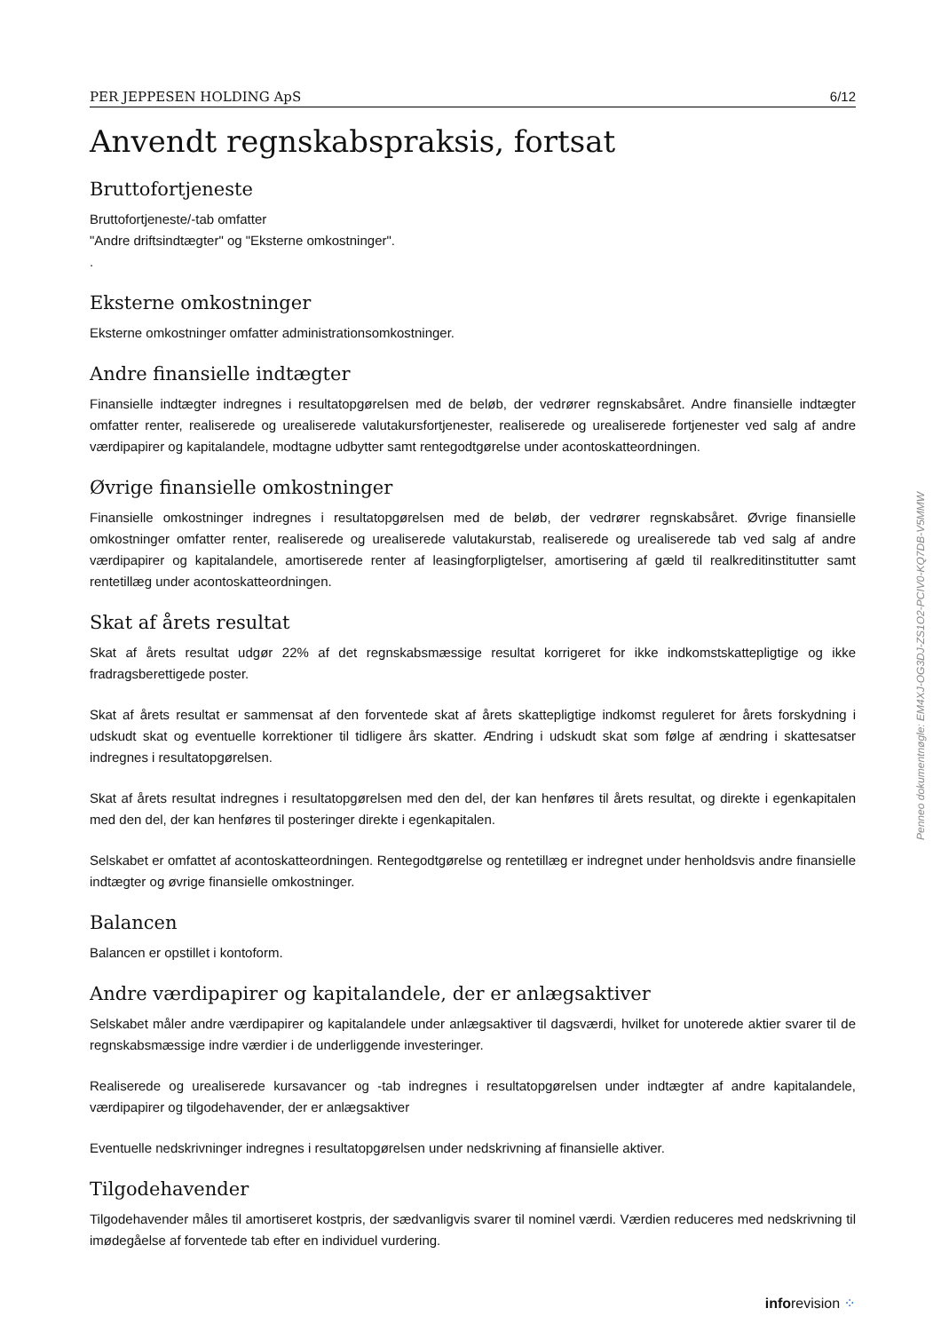PER JEPPESEN HOLDING ApS 6/12
Anvendt regnskabspraksis, fortsat
Bruttofortjeneste
Bruttofortjeneste/-tab omfatter
"Andre driftsindtægter" og "Eksterne omkostninger".
.
Eksterne omkostninger
Eksterne omkostninger omfatter administrationsomkostninger.
Andre finansielle indtægter
Finansielle indtægter indregnes i resultatopgørelsen med de beløb, der vedrører regnskabsåret. Andre finansielle indtægter omfatter renter, realiserede og urealiserede valutakursfortjenester, realiserede og urealiserede fortjenester ved salg af andre værdipapirer og kapitalandele, modtagne udbytter samt rentegodtgørelse under acontoskatteordningen.
Øvrige finansielle omkostninger
Finansielle omkostninger indregnes i resultatopgørelsen med de beløb, der vedrører regnskabsåret. Øvrige finansielle omkostninger omfatter renter, realiserede og urealiserede valutakurstab, realiserede og urealiserede tab ved salg af andre værdipapirer og kapitalandele, amortiserede renter af leasingforpligtelser, amortisering af gæld til realkreditinstitutter samt rentetillæg under acontoskatteordningen.
Skat af årets resultat
Skat af årets resultat udgør 22% af det regnskabsmæssige resultat korrigeret for ikke indkomstskattepligtige og ikke fradragsberettigede poster.
Skat af årets resultat er sammensat af den forventede skat af årets skattepligtige indkomst reguleret for årets forskydning i udskudt skat og eventuelle korrektioner til tidligere års skatter. Ændring i udskudt skat som følge af ændring i skattesatser indregnes i resultatopgørelsen.
Skat af årets resultat indregnes i resultatopgørelsen med den del, der kan henføres til årets resultat, og direkte i egenkapitalen med den del, der kan henføres til posteringer direkte i egenkapitalen.
Selskabet er omfattet af acontoskatteordningen. Rentegodtgørelse og rentetillæg er indregnet under henholdsvis andre finansielle indtægter og øvrige finansielle omkostninger.
Balancen
Balancen er opstillet i kontoform.
Andre værdipapirer og kapitalandele, der er anlægsaktiver
Selskabet måler andre værdipapirer og kapitalandele under anlægsaktiver til dagsværdi, hvilket for unoterede aktier svarer til de regnskabsmæssige indre værdier i de underliggende investeringer.
Realiserede og urealiserede kursavancer og -tab indregnes i resultatopgørelsen under indtægter af andre kapitalandele, værdipapirer og tilgodehavender, der er anlægsaktiver
Eventuelle nedskrivninger indregnes i resultatopgørelsen under nedskrivning af finansielle aktiver.
Tilgodehavender
Tilgodehavender måles til amortiseret kostpris, der sædvanligvis svarer til nominel værdi. Værdien reduceres med nedskrivning til imødegåelse af forventede tab efter en individuel vurdering.
Penneo dokumentnøgle: EM4XJ-OG3DJ-ZS1O2-PCIV0-KQ7DB-V5MMW
inforevision ⁘